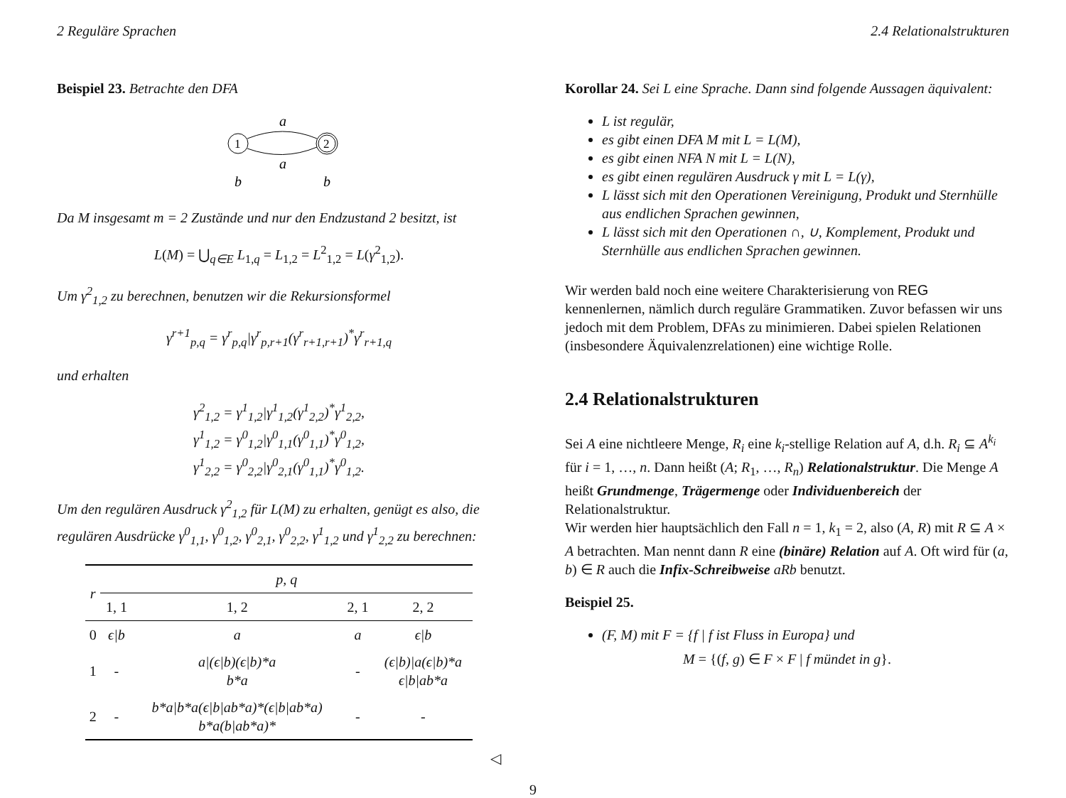2 Reguläre Sprachen 2.4 Relationalstrukturen
Beispiel 23. Betrachte den DFA
1
2
a
a
b
b
Da M insgesamt m = 2 Zustände und nur den Endzustand 2 besitzt, ist
L(M) = ⋃<sub>q∈E</sub> L<sub>1,q</sub> = L<sub>1,2</sub> = L<sup>2</sup><sub>1,2</sub> = L(γ<sup>2</sup><sub>1,2</sub>).
Um γ<sup>2</sup><sub>1,2</sub> zu berechnen, benutzen wir die Rekursionsformel
γ<sup>r+1</sup><sub>p,q</sub> = γ<sup>r</sup><sub>p,q</sub>|γ<sup>r</sup><sub>p,r+1</sub>(γ<sup>r</sup><sub>r+1,r+1</sub>)<sup>*</sup>γ<sup>r</sup><sub>r+1,q</sub>
und erhalten
γ<sup>2</sup><sub>1,2</sub> = γ<sup>1</sup><sub>1,2</sub>|γ<sup>1</sup><sub>1,2</sub>(γ<sup>1</sup><sub>2,2</sub>)<sup>*</sup>γ<sup>1</sup><sub>2,2</sub>,
γ<sup>1</sup><sub>1,2</sub> = γ<sup>0</sup><sub>1,2</sub>|γ<sup>0</sup><sub>1,1</sub>(γ<sup>0</sup><sub>1,1</sub>)<sup>*</sup>γ<sup>0</sup><sub>1,2</sub>,
γ<sup>1</sup><sub>2,2</sub> = γ<sup>0</sup><sub>2,2</sub>|γ<sup>0</sup><sub>2,1</sub>(γ<sup>0</sup><sub>1,1</sub>)<sup>*</sup>γ<sup>0</sup><sub>1,2</sub>.
Um den regulären Ausdruck γ<sup>2</sup><sub>1,2</sub> für L(M) zu erhalten, genügt es also, die regulären Ausdrücke γ<sup>0</sup><sub>1,1</sub>, γ<sup>0</sup><sub>1,2</sub>, γ<sup>0</sup><sub>2,1</sub>, γ<sup>0</sup><sub>2,2</sub>, γ<sup>1</sup><sub>1,2</sub> und γ<sup>1</sup><sub>2,2</sub> zu berechnen:
| r | p, q | | | |
| --- | --- | --- | --- | --- |
| | 1, 1 | 1, 2 | 2, 1 | 2, 2 |
| 0 | ϵ/b | a | a | ϵ/b |
| 1 | - | a/(ϵ/b)(ϵ/b)*a b*a | - | (ϵ/b)/a(ϵ/b)*a ϵ/b/ab*a |
| 2 | - | b*a/b*a(ϵ/b/ab*a)*(ϵ/b/ab*a) b*a(b/ab*a)* | - | - |
◁
Korollar 24. Sei L eine Sprache. Dann sind folgende Aussagen äquivalent:
L ist regulär,
es gibt einen DFA M mit L = L(M),
es gibt einen NFA N mit L = L(N),
es gibt einen regulären Ausdruck γ mit L = L(γ),
L lässt sich mit den Operationen Vereinigung, Produkt und Sternhülle aus endlichen Sprachen gewinnen,
L lässt sich mit den Operationen ∩, ∪, Komplement, Produkt und Sternhülle aus endlichen Sprachen gewinnen.
Wir werden bald noch eine weitere Charakterisierung von REG kennenlernen, nämlich durch reguläre Grammatiken. Zuvor befassen wir uns jedoch mit dem Problem, DFAs zu minimieren. Dabei spielen Relationen (insbesondere Äquivalenzrelationen) eine wichtige Rolle.
2.4 Relationalstrukturen
Sei A eine nichtleere Menge, R<sub>i</sub> eine k<sub>i</sub>-stellige Relation auf A, d.h. R<sub>i</sub> ⊆ A<sup>k<sub>i</sub></sup> für i = 1, …, n. Dann heißt (A; R<sub>1</sub>, …, R<sub>n</sub>) Relationalstruktur. Die Menge A heißt Grundmenge, Trägermenge oder Individuenbereich der Relationalstruktur.
Wir werden hier hauptsächlich den Fall n = 1, k<sub>1</sub> = 2, also (A, R) mit R ⊆ A × A betrachten. Man nennt dann R eine (binäre) Relation auf A. Oft wird für (a, b) ∈ R auch die Infix-Schreibweise aRb benutzt.
Beispiel 25.
(F, M) mit F = {f | f ist Fluss in Europa} und
M = {(f, g) ∈ F × F | f mündet in g}.
9